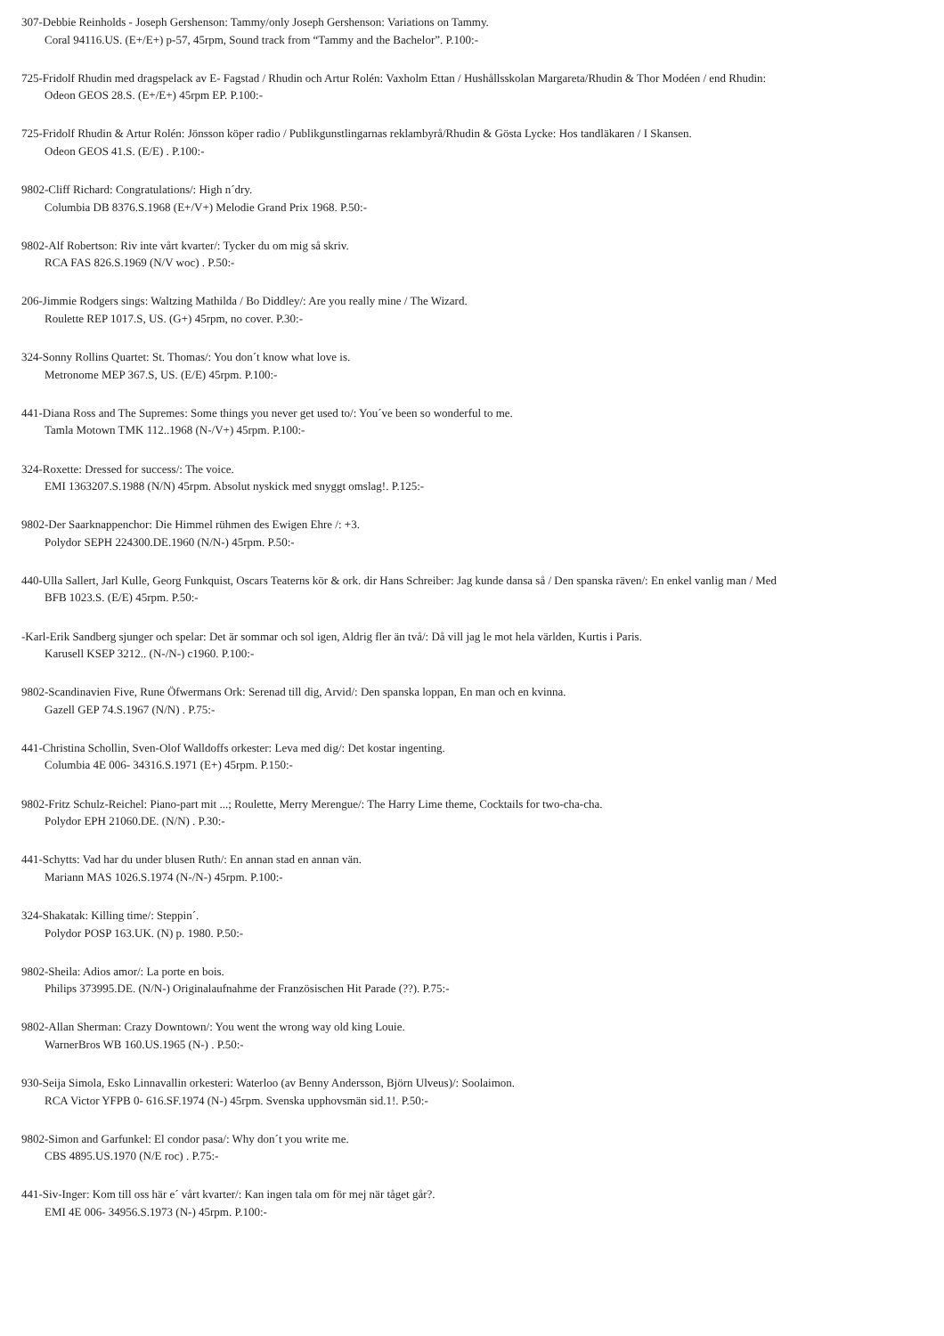307-Debbie Reinholds - Joseph Gershenson: Tammy/only Joseph Gershenson: Variations on Tammy.
Coral 94116.US. (E+/E+) p-57, 45rpm, Sound track from “Tammy and the Bachelor”. P.100:-
725-Fridolf Rhudin med dragspelack av E- Fagstad / Rhudin och Artur Rolén: Vaxholm Ettan / Hushållsskolan Margareta/Rhudin & Thor Modéen / end Rhudin:
Odeon GEOS 28.S. (E+/E+) 45rpm EP. P.100:-
725-Fridolf Rhudin & Artur Rolén: Jönsson köper radio / Publikgunstlingarnas reklambyrå/Rhudin & Gösta Lycke: Hos tandläkaren / I Skansen.
Odeon GEOS 41.S. (E/E) . P.100:-
9802-Cliff Richard: Congratulations/: High n´dry.
Columbia DB 8376.S.1968 (E+/V+) Melodie Grand Prix 1968. P.50:-
9802-Alf Robertson: Riv inte vårt kvarter/: Tycker du om mig så skriv.
RCA FAS 826.S.1969 (N/V woc) . P.50:-
206-Jimmie Rodgers sings: Waltzing Mathilda / Bo Diddley/: Are you really mine / The Wizard.
Roulette REP 1017.S, US. (G+) 45rpm, no cover. P.30:-
324-Sonny Rollins Quartet: St. Thomas/: You don´t know what love is.
Metronome MEP 367.S, US. (E/E) 45rpm. P.100:-
441-Diana Ross and The Supremes: Some things you never get used to/: You´ve been so wonderful to me.
Tamla Motown TMK 112..1968 (N-/V+) 45rpm. P.100:-
324-Roxette: Dressed for success/: The voice.
EMI 1363207.S.1988 (N/N) 45rpm. Absolut nyskick med snyggt omslag!. P.125:-
9802-Der Saarknappenchor: Die Himmel rühmen des Ewigen Ehre /: +3.
Polydor SEPH 224300.DE.1960 (N/N-) 45rpm. P.50:-
440-Ulla Sallert, Jarl Kulle, Georg Funkquist, Oscars Teaterns kör & ork. dir Hans Schreiber: Jag kunde dansa så / Den spanska räven/: En enkel vanlig man / Med
BFB 1023.S. (E/E) 45rpm. P.50:-
-Karl-Erik Sandberg sjunger och spelar: Det är sommar och sol igen, Aldrig fler än två/: Då vill jag le mot hela världen, Kurtis i Paris.
Karusell KSEP 3212.. (N-/N-) c1960. P.100:-
9802-Scandinavien Five, Rune Öfwermans Ork: Serenad till dig, Arvid/: Den spanska loppan, En man och en kvinna.
Gazell GEP 74.S.1967 (N/N) . P.75:-
441-Christina Schollin, Sven-Olof Walldoffs orkester: Leva med dig/: Det kostar ingenting.
Columbia 4E 006- 34316.S.1971 (E+) 45rpm. P.150:-
9802-Fritz Schulz-Reichel: Piano-part mit ...; Roulette, Merry Merengue/: The Harry Lime theme, Cocktails for two-cha-cha.
Polydor EPH 21060.DE. (N/N) . P.30:-
441-Schytts: Vad har du under blusen Ruth/: En annan stad en annan vän.
Mariann MAS 1026.S.1974 (N-/N-) 45rpm. P.100:-
324-Shakatak: Killing time/: Steppin´.
Polydor POSP 163.UK. (N) p. 1980. P.50:-
9802-Sheila: Adios amor/: La porte en bois.
Philips 373995.DE. (N/N-) Originalaufnahme der Französischen Hit Parade (??). P.75:-
9802-Allan Sherman: Crazy Downtown/: You went the wrong way old king Louie.
WarnerBros WB 160.US.1965 (N-) . P.50:-
930-Seija Simola, Esko Linnavallin orkesteri: Waterloo (av Benny Andersson, Björn Ulveus)/: Soolaimon.
RCA Victor YFPB 0- 616.SF.1974 (N-) 45rpm. Svenska upphovsmän sid.1!. P.50:-
9802-Simon and Garfunkel: El condor pasa/: Why don´t you write me.
CBS 4895.US.1970 (N/E roc) . P.75:-
441-Siv-Inger: Kom till oss här e´ vårt kvarter/: Kan ingen tala om för mej när tåget går?.
EMI 4E 006- 34956.S.1973 (N-) 45rpm. P.100:-